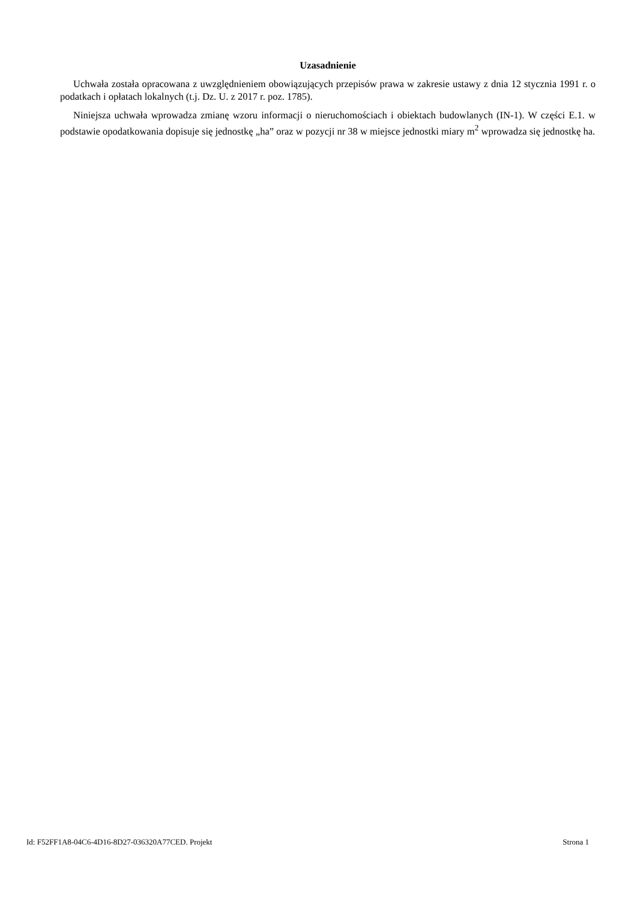Uzasadnienie
Uchwała została opracowana z uwzględnieniem obowiązujących przepisów prawa w zakresie ustawy z dnia 12 stycznia 1991 r. o podatkach i opłatach lokalnych (t.j. Dz. U. z 2017 r. poz. 1785).
Niniejsza uchwała wprowadza zmianę wzoru informacji o nieruchomościach i obiektach budowlanych (IN-1). W części E.1. w podstawie opodatkowania dopisuje się jednostkę „ha” oraz w pozycji nr 38 w miejsce jednostki miary m<sup>2</sup> wprowadza się jednostkę ha.
Id: F52FF1A8-04C6-4D16-8D27-036320A77CED. Projekt Strona 1